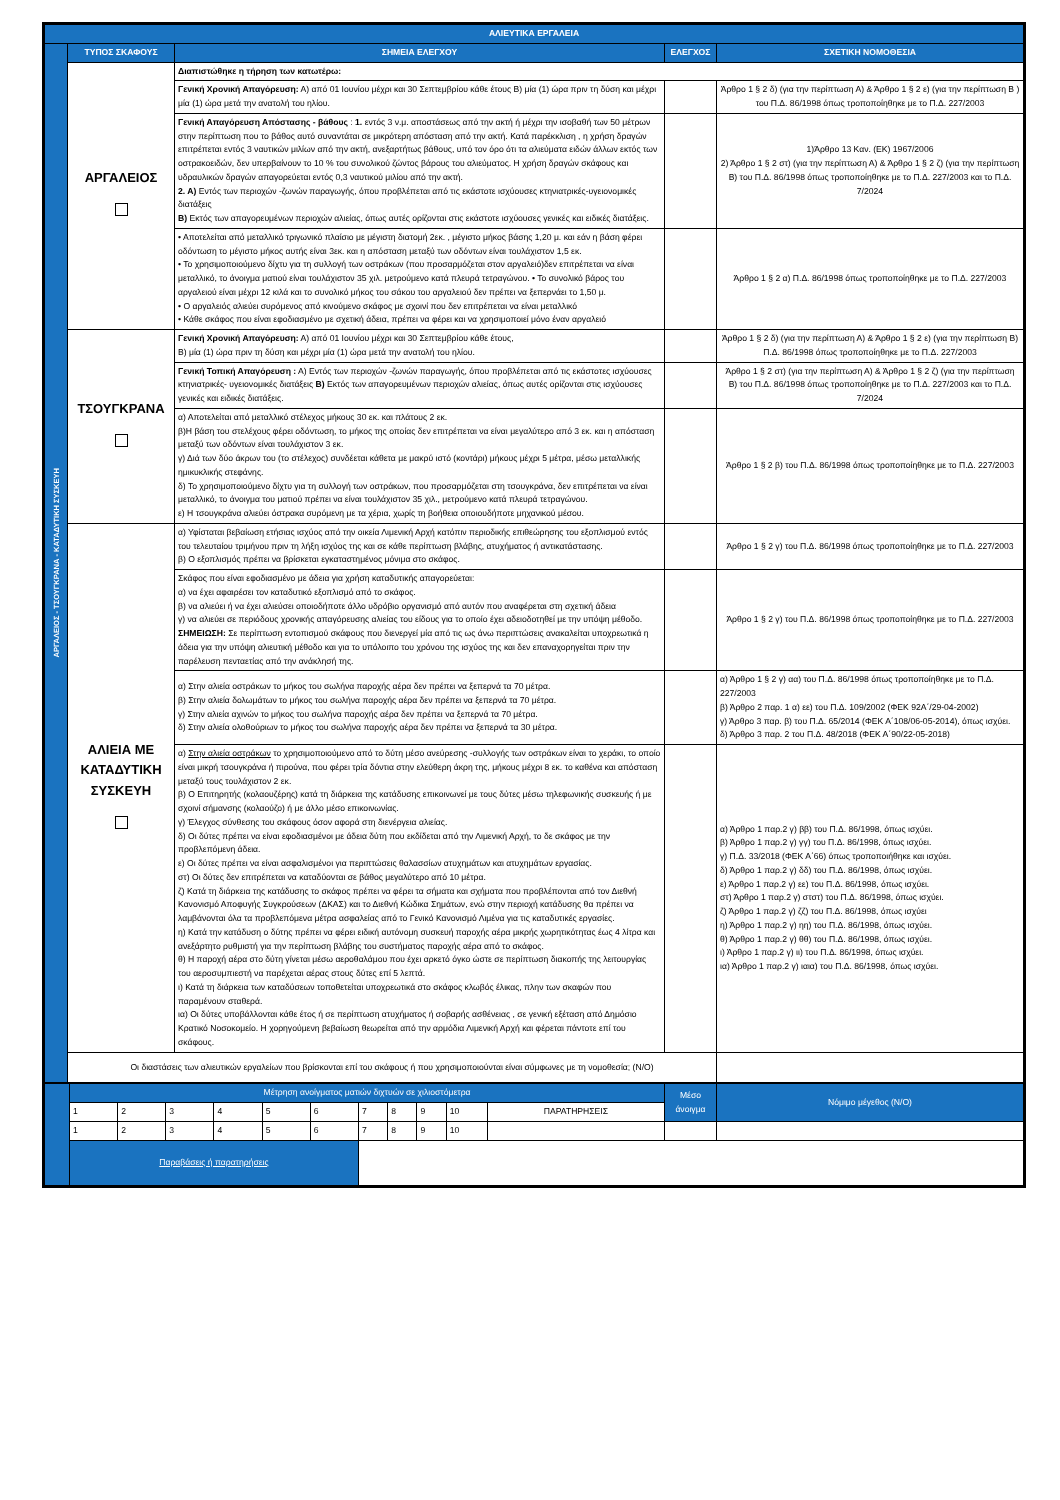| ΑΛΙΕΥΤΙΚΑ ΕΡΓΑΛΕΙΑ | | | | | |
| ΑΡΓΑΛΕΙΟΣ - ΤΣΟΥΓΚΡΑΝΑ - ΚΑΤΑΔΥΤΙΚΗ ΣΥΣΚΕΥΗ | ΤΥΠΟΣ ΣΚΑΦΟΥΣ | | ΣΗΜΕΙΑ ΕΛΕΓΧΟΥ | ΕΛΕΓΧΟΣ | ΣΧΕΤΙΚΗ ΝΟΜΟΘΕΣΙΑ |
| | ΑΡΓΑΛΕΙΟΣ | Διαπιστώθηκε η τήρηση των κατωτέρω: | | | |
| | | Γενική Χρονική Απαγόρευση: Α) από 01 Ιουνίου μέχρι και 30 Σεπτεμβρίου κάθε έτους Β) μία (1) ώρα πριν τη δύση και μέχρι μία (1) ώρα μετά την ανατολή του ηλίου. | | | Άρθρο 1 § 2 δ) (για την περίπτωση Α) & Άρθρο 1 § 2 ε) (για την περίπτωση Β ) του Π.Δ. 86/1998 όπως τροποποίηθηκε με το Π.Δ. 227/2003 |
| | | Γενική Απαγόρευση Απόστασης - βάθους : 1. εντός 3 ν.μ. αποστάσεως από την ακτή ή μέχρι την ισοβαθή των 50 μέτρων στην περίπτωση που το βάθος αυτό συναντάται σε μικρότερη απόσταση από την ακτή. Κατά παρέκκλιση , η χρήση δραγών επιτρέπεται εντός 3 ναυτικών μιλίων από την ακτή, ανεξαρτήτως βάθους, υπό τον όρο ότι τα αλιεύματα ειδών άλλων εκτός των οστρακοειδών, δεν υπερβαίνουν το 10 % του συνολικού ζώντος βάρους του αλιεύματος. Η χρήση δραγών σκάφους και υδραυλικών δραγών απαγορεύεται εντός 0,3 ναυτικού μιλίου από την ακτή. 2. Α) Εντός των περιοχών -ζωνών παραγωγής, όπου προβλέπεται από τις εκάστοτε ισχύουσες κτηνιατρικές-υγειονομικές διατάξεις Β) Εκτός των απαγορευμένων περιοχών αλιείας, όπως αυτές ορίζονται στις εκάστοτε ισχύουσες γενικές και ειδικές διατάξεις. | | | 1)Άρθρο 13 Καν. (ΕΚ) 1967/2006 2) Άρθρο 1 § 2 στ) (για την περίπτωση Α) & Άρθρο 1 § 2 ζ) (για την περίπτωση Β) του Π.Δ. 86/1998 όπως τροποποίηθηκε με το Π.Δ. 227/2003 και το Π.Δ. 7/2024 |
| | | • Αποτελείται από μεταλλικό τριγωνικό πλαίσιο με μέγιστη διατομή 2εκ. , μέγιστο μήκος βάσης 1,20 μ. και εάν η βάση φέρει οδόντωση το μέγιστο μήκος αυτής είναι 3εκ. και η απόσταση μεταξύ των οδόντων είναι τουλάχιστον 1,5 εκ. • Το χρησιμοποιούμενο δίχτυ για τη συλλογή των οστράκων (που προσαρμόζεται στον αργαλειό)δεν επιτρέπεται να είναι μεταλλικό, το άνοιγμα ματιού είναι τουλάχιστον 35 χιλ. μετρούμενο κατά πλευρά τετραγώνου. • Το συνολικό βάρος του αργαλειού είναι μέχρι 12 κιλά και το συνολικό μήκος του σάκου του αργαλειού δεν πρέπει να ξεπερνάει το 1,50 μ. • Ο αργαλειός αλιεύει συρόμενος από κινούμενο σκάφος με σχοινί που δεν επιτρέπεται να είναι μεταλλικό • Κάθε σκάφος που είναι εφοδιασμένο με σχετική άδεια, πρέπει να φέρει και να χρησιμοποιεί μόνο έναν αργαλειό | | | Άρθρο 1 § 2 α) Π.Δ. 86/1998 όπως τροποποίηθηκε με το Π.Δ. 227/2003 |
| | ΤΣΟΥΓΚΡΑΝΑ | Γενική Χρονική Απαγόρευση: Α) από 01 Ιουνίου μέχρι και 30 Σεπτεμβρίου κάθε έτους, Β) μία (1) ώρα πριν τη δύση και μέχρι μία (1) ώρα μετά την ανατολή του ηλίου. | | | Άρθρο 1 § 2 δ) (για την περίπτωση Α) & Άρθρο 1 § 2 ε) (για την περίπτωση Β) Π.Δ. 86/1998 όπως τροποποίηθηκε με το Π.Δ. 227/2003 |
| | | Γενική Τοπική Απαγόρευση : Α) Εντός των περιοχών -ζωνών παραγωγής, όπου προβλέπεται από τις εκάστοτες ισχύουσες κτηνιατρικές- υγειονομικές διατάξεις Β) Εκτός των απαγορευμένων περιοχών αλιείας, όπως αυτές ορίζονται στις ισχύουσες γενικές και ειδικές διατάξεις. | | | Άρθρο 1 § 2 στ) (για την περίπτωση Α) & Άρθρο 1 § 2 ζ) (για την περίπτωση Β) του Π.Δ. 86/1998 όπως τροποποίηθηκε με το Π.Δ. 227/2003 και το Π.Δ. 7/2024 |
| | | α) Αποτελείται από μεταλλικό στέλεχος μήκους 30 εκ. και πλάτους 2 εκ. β)Η βάση του στελέχους φέρει οδόντωση, το μήκος της οποίας δεν επιτρέπεται να είναι μεγαλύτερο από 3 εκ. και η απόσταση μεταξύ των οδόντων είναι τουλάχιστον 3 εκ. γ) Διά των δύο άκρων του (το στέλεχος) συνδέεται κάθετα με μακρύ ιστό (κοντάρι) μήκους μέχρι 5 μέτρα, μέσω μεταλλικής ημικυκλικής στεφάνης. δ) Το χρησιμοποιούμενο δίχτυ για τη συλλογή των οστράκων, που προσαρμόζεται στη τσουγκράνα, δεν επιτρέπεται να είναι μεταλλικό, το άνοιγμα του ματιού πρέπει να είναι τουλάχιστον 35 χιλ., μετρούμενο κατά πλευρά τετραγώνου. ε) Η τσουγκράνα αλιεύει όστρακα συρόμενη με τα χέρια, χωρίς τη βοήθεια οποιουδήποτε μηχανικού μέσου. | | | Άρθρο 1 § 2 β) του Π.Δ. 86/1998 όπως τροποποίηθηκε με το Π.Δ. 227/2003 |
| | ΑΛΙΕΙΑ ΜΕ ΚΑΤΑΔΥΤΙΚΗ ΣΥΣΚΕΥΗ | α) Υφίσταται βεβαίωση ετήσιας ισχύος από την οικεία Λιμενική Αρχή κατόπιν περιοδικής επιθεώρησης του εξοπλισμού εντός του τελευταίου τριμήνου πριν τη λήξη ισχύος της και σε κάθε περίπτωση βλάβης, ατυχήματος ή αντικατάστασης. β) Ο εξοπλισμός πρέπει να βρίσκεται εγκαταστημένος μόνιμα στο σκάφος. | | | Άρθρο 1 § 2 γ) του Π.Δ. 86/1998 όπως τροποποίηθηκε με το Π.Δ. 227/2003 |
| | | Σκάφος που είναι εφοδιασμένο με άδεια για χρήση καταδυτικής απαγορεύεται: α) να έχει αφαιρέσει τον καταδυτικό εξοπλισμό από το σκάφος. β) να αλιεύει ή να έχει αλιεύσει οποιοδήποτε άλλο υδρόβιο οργανισμό από αυτόν που αναφέρεται στη σχετική άδεια γ) να αλιεύει σε περιόδους χρονικής απαγόρευσης αλιείας του είδους για το οποίο έχει αδειοδοτηθεί με την υπόψη μέθοδο. ΣΗΜΕΙΩΣΗ: Σε περίπτωση εντοπισμού σκάφους που διενεργεί μία από τις ως άνω περιπτώσεις ανακαλείται υποχρεωτικά η άδεια για την υπόψη αλιευτική μέθοδο και για το υπόλοιπο του χρόνου της ισχύος της και δεν επαναχορηγείται πριν την παρέλευση πενταετίας από την ανάκλησή της. | | | Άρθρο 1 § 2 γ) του Π.Δ. 86/1998 όπως τροποποίηθηκε με το Π.Δ. 227/2003 |
| | | α) Στην αλιεία οστράκων το μήκος του σωλήνα παροχής αέρα δεν πρέπει να ξεπερνά τα 70 μέτρα. β) Στην αλιεία δολωμάτων το μήκος του σωλήνα παροχής αέρα δεν πρέπει να ξεπερνά τα 70 μέτρα. γ) Στην αλιεία αχινών το μήκος του σωλήνα παροχής αέρα δεν πρέπει να ξεπερνά τα 70 μέτρα. δ) Στην αλιεία ολοθούριων το μήκος του σωλήνα παροχής αέρα δεν πρέπει να ξεπερνά τα 30 μέτρα. | | | α) Άρθρο 1 § 2 γ) αα) του Π.Δ. 86/1998 όπως τροποποίηθηκε με το Π.Δ. 227/2003 β) Άρθρο 2 παρ. 1 α) εε) του Π.Δ. 109/2002 (ΦΕΚ 92Α΄/29-04-2002) γ) Άρθρο 3 παρ. β) του Π.Δ. 65/2014 (ΦΕΚ Α΄108/06-05-2014), όπως ισχύει. δ) Άρθρο 3 παρ. 2 του Π.Δ. 48/2018 (ΦΕΚ Α΄90/22-05-2018) |
| | | α) Στην αλιεία οστράκων το χρησιμοποιούμενο από το δύτη μέσο ανεύρεσης -συλλογής των οστράκων είναι το χεράκι, το οποίο είναι μικρή τσουγκράνα ή πιρούνα, που φέρει τρία δόντια στην ελεύθερη άκρη της, μήκους μέχρι 8 εκ. το καθένα και απόσταση μεταξύ τους τουλάχιστον 2 εκ. β) Ο Επιτηρητής (κολαουζέρης) κατά τη διάρκεια της κατάδυσης επικοινωνεί με τους δύτες μέσω τηλεφωνικής συσκευής ή με σχοινί σήμανσης (κολαούζο) ή με άλλο μέσο επικοινωνίας. γ) Έλεγχος σύνθεσης του σκάφους όσον αφορά στη διενέργεια αλιείας. δ) Οι δύτες πρέπει να είναι εφοδιασμένοι με άδεια δύτη που εκδίδεται από την Λιμενική Αρχή, το δε σκάφος με την προβλεπόμενη άδεια. ε) Οι δύτες πρέπει να είναι ασφαλισμένοι για περιπτώσεις θαλασσίων ατυχημάτων και ατυχημάτων εργασίας. στ) Οι δύτες δεν επιτρέπεται να καταδύονται σε βάθος μεγαλύτερο από 10 μέτρα. ζ) Κατά τη διάρκεια της κατάδυσης το σκάφος πρέπει να φέρει τα σήματα και σχήματα που προβλέπονται από τον Διεθνή Κανονισμό Αποφυγής Συγκρούσεων (ΔΚΑΣ) και το Διεθνή Κώδικα Σημάτων, ενώ στην περιοχή κατάδυσης θα πρέπει να λαμβάνονται όλα τα προβλεπόμενα μέτρα ασφαλείας από το Γενικό Κανονισμό Λιμένα για τις καταδυτικές εργασίες. η) Κατά την κατάδυση ο δύτης πρέπει να φέρει ειδική αυτόνομη συσκευή παροχής αέρα μικρής χωρητικότητας έως 4 λίτρα και ανεξάρτητο ρυθμιστή για την περίπτωση βλάβης του συστήματος παροχής αέρα από το σκάφος. θ) Η παροχή αέρα στο δύτη γίνεται μέσω αεροθαλάμου που έχει αρκετό όγκο ώστε σε περίπτωση διακοπής της λειτουργίας του αεροσυμπιεστή να παρέχεται αέρας στους δύτες επί 5 λεπτά. ι) Κατά τη διάρκεια των καταδύσεων τοποθετείται υποχρεωτικά στο σκάφος κλωβός έλικας, πλην των σκαφών που παραμένουν σταθερά. ια) Οι δύτες υποβάλλονται κάθε έτος ή σε περίπτωση ατυχήματος ή σοβαρής ασθένειας , σε γενική εξέταση από Δημόσιο Κρατικό Νοσοκομείο. Η χορηγούμενη βεβαίωση θεωρείται από την αρμόδια Λιμενική Αρχή και φέρεται πάντοτε επί του σκάφους. | | | α) Άρθρο 1 παρ.2 γ) ββ) του Π.Δ. 86/1998, όπως ισχύει. β) Άρθρο 1 παρ.2 γ) γγ) του Π.Δ. 86/1998, όπως ισχύει. γ) Π.Δ. 33/2018 (ΦΕΚ Α΄66) όπως τροποποιήθηκε και ισχύει. δ) Άρθρο 1 παρ.2 γ) δδ) του Π.Δ. 86/1998, όπως ισχύει. ε) Άρθρο 1 παρ.2 γ) εε) του Π.Δ. 86/1998, όπως ισχύει. στ) Άρθρο 1 παρ.2 γ) στστ) του Π.Δ. 86/1998, όπως ισχύει. ζ) Άρθρο 1 παρ.2 γ) ζζ) του Π.Δ. 86/1998, όπως ισχύει η) Άρθρο 1 παρ.2 γ) ηη) του Π.Δ. 86/1998, όπως ισχύει. θ) Άρθρο 1 παρ.2 γ) θθ) του Π.Δ. 86/1998, όπως ισχύει. ι) Άρθρο 1 παρ.2 γ) ιι) του Π.Δ. 86/1998, όπως ισχύει. ια) Άρθρο 1 παρ.2 γ) ιαια) του Π.Δ. 86/1998, όπως ισχύει. |
| | Οι διαστάσεις των αλιευτικών εργαλείων που βρίσκονται επί του σκάφους ή που χρησιμοποιούνται είναι σύμφωνες με τη νομοθεσία; (Ν/Ο) | | | | |
| | Μέτρηση ανοίγματος ματιών διχτυών σε χιλιοστόμετρα | | | | | | | | | | | Μέσο άνοιγμα | Νόμιμο μέγεθος (Ν/Ο) |
| | 1 | 2 | 3 | 4 | 5 | 6 | 7 | 8 | 9 | 10 | ΠΑΡΑΤΗΡΗΣΕΙΣ | | |
| | 1 | 2 | 3 | 4 | 5 | 6 | 7 | 8 | 9 | 10 | | | |
| | Παραβάσεις ή παρατηρήσεις | | | | | | | | | | | | |